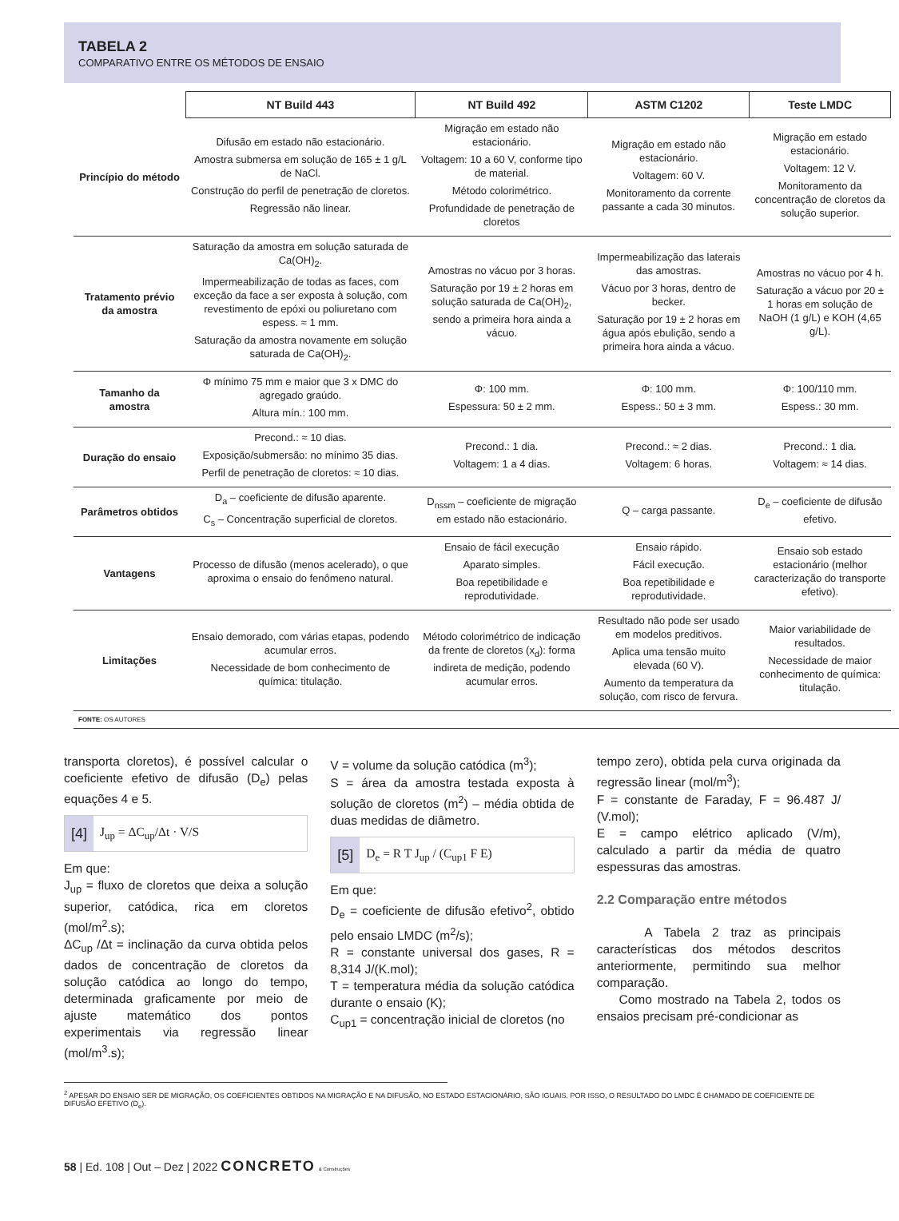TABELA 2
COMPARATIVO ENTRE OS MÉTODOS DE ENSAIO
| | NT Build 443 | NT Build 492 | ASTM C1202 | Teste LMDC |
| Princípio do método | Difusão em estado não estacionário. Amostra submersa em solução de 165 ± 1 g/L de NaCl. Construção do perfil de penetração de cloretos. Regressão não linear. | Migração em estado não estacionário. Voltagem: 10 a 60 V, conforme tipo de material. Método colorimétrico. Profundidade de penetração de cloretos | Migração em estado não estacionário. Voltagem: 60 V. Monitoramento da corrente passante a cada 30 minutos. | Migração em estado estacionário. Voltagem: 12 V. Monitoramento da concentração de cloretos da solução superior. |
| Tratamento prévio da amostra | Saturação da amostra em solução saturada de Ca(OH)<sub>2</sub>. Impermeabilização de todas as faces, com exceção da face a ser exposta à solução, com revestimento de epóxi ou poliuretano com espess. ≈ 1 mm. Saturação da amostra novamente em solução saturada de Ca(OH)<sub>2</sub>. | Amostras no vácuo por 3 horas. Saturação por 19 ± 2 horas em solução saturada de Ca(OH)<sub>2</sub>, sendo a primeira hora ainda a vácuo. | Impermeabilização das laterais das amostras. Vácuo por 3 horas, dentro de becker. Saturação por 19 ± 2 horas em água após ebulição, sendo a primeira hora ainda a vácuo. | Amostras no vácuo por 4 h. Saturação a vácuo por 20 ± 1 horas em solução de NaOH (1 g/L) e KOH (4,65 g/L). |
| Tamanho da amostra | Φ mínimo 75 mm e maior que 3 x DMC do agregado graúdo. Altura mín.: 100 mm. | Φ: 100 mm. Espessura: 50 ± 2 mm. | Φ: 100 mm. Espess.: 50 ± 3 mm. | Φ: 100/110 mm. Espess.: 30 mm. |
| Duração do ensaio | Precond.: ≈ 10 dias. Exposição/submersão: no mínimo 35 dias. Perfil de penetração de cloretos: ≈ 10 dias. | Precond.: 1 dia. Voltagem: 1 a 4 dias. | Precond.: ≈ 2 dias. Voltagem: 6 horas. | Precond.: 1 dia. Voltagem: ≈ 14 dias. |
| Parâmetros obtidos | D<sub>a</sub> – coeficiente de difusão aparente. C<sub>s</sub> – Concentração superficial de cloretos. | D<sub>nssm</sub> – coeficiente de migração em estado não estacionário. | Q – carga passante. | D<sub>e</sub> – coeficiente de difusão efetivo. |
| Vantagens | Processo de difusão (menos acelerado), o que aproxima o ensaio do fenômeno natural. | Ensaio de fácil execução Aparato simples. Boa repetibilidade e reprodutividade. | Ensaio rápido. Fácil execução. Boa repetibilidade e reprodutividade. | Ensaio sob estado estacionário (melhor caracterização do transporte efetivo). |
| Limitações | Ensaio demorado, com várias etapas, podendo acumular erros. Necessidade de bom conhecimento de química: titulação. | Método colorimétrico de indicação da frente de cloretos (x<sub>d</sub>): forma indireta de medição, podendo acumular erros. | Resultado não pode ser usado em modelos preditivos. Aplica uma tensão muito elevada (60 V). Aumento da temperatura da solução, com risco de fervura. | Maior variabilidade de resultados. Necessidade de maior conhecimento de química: titulação. |
FONTE: OS AUTORES
transporta cloretos), é possível calcular o coeficiente efetivo de difusão (D<sub>e</sub>) pelas equações 4 e 5.
[4] J<sub>up</sub> = ΔC<sub>up</sub>/Δt · V/S
Em que:
J<sub>up</sub> = fluxo de cloretos que deixa a solução superior, catódica, rica em cloretos (mol/m<sup>2</sup>.s);
ΔC<sub>up</sub> /Δt = inclinação da curva obtida pelos dados de concentração de cloretos da solução catódica ao longo do tempo, determinada graficamente por meio de ajuste matemático dos pontos experimentais via regressão linear (mol/m<sup>3</sup>.s);
V = volume da solução catódica (m<sup>3</sup>);
S = área da amostra testada exposta à solução de cloretos (m<sup>2</sup>) – média obtida de duas medidas de diâmetro.
[5] D<sub>e</sub> = R T J<sub>up</sub> / (C<sub>up1</sub> F E)
Em que:
D<sub>e</sub> = coeficiente de difusão efetivo<sup>2</sup>, obtido pelo ensaio LMDC (m<sup>2</sup>/s);
R = constante universal dos gases, R = 8,314 J/(K.mol);
T = temperatura média da solução catódica durante o ensaio (K);
C<sub>up1</sub> = concentração inicial de cloretos (no
tempo zero), obtida pela curva originada da regressão linear (mol/m<sup>3</sup>);
F = constante de Faraday, F = 96.487 J/ (V.mol);
E = campo elétrico aplicado (V/m), calculado a partir da média de quatro espessuras das amostras.
2.2 Comparação entre métodos
A Tabela 2 traz as principais características dos métodos descritos anteriormente, permitindo sua melhor comparação.
Como mostrado na Tabela 2, todos os ensaios precisam pré-condicionar as
<sup>2</sup> APESAR DO ENSAIO SER DE MIGRAÇÃO, OS COEFICIENTES OBTIDOS NA MIGRAÇÃO E NA DIFUSÃO, NO ESTADO ESTACIONÁRIO, SÃO IGUAIS. POR ISSO, O RESULTADO DO LMDC É CHAMADO DE COEFICIENTE DE DIFUSÃO EFETIVO (D<sub>e</sub>).
58 | Ed. 108 | Out – Dez | 2022 CONCRETO & Construções